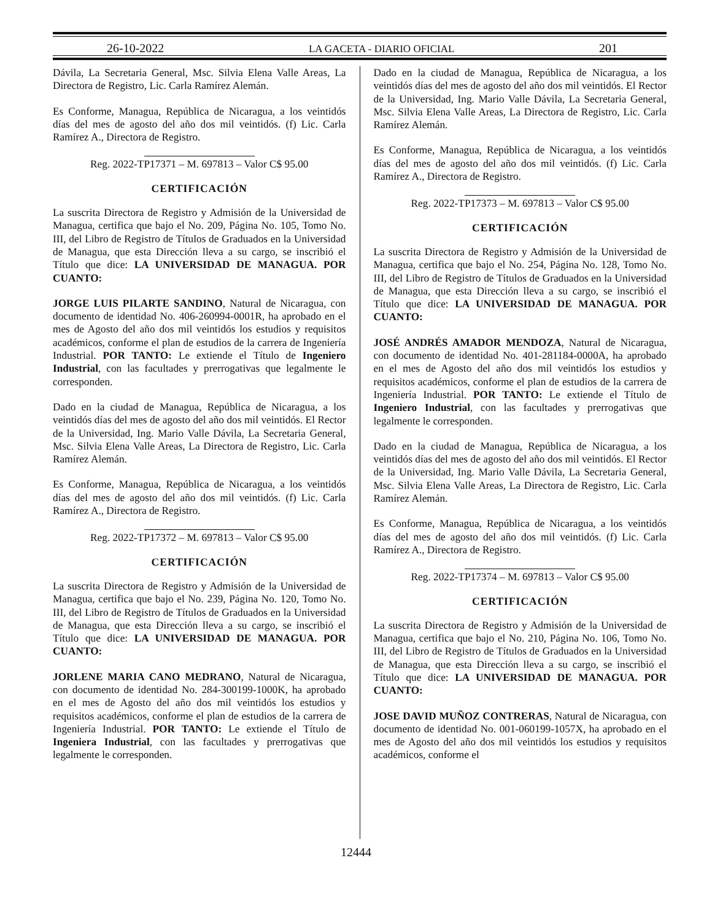26-10-2022 LA GACETA - DIARIO OFICIAL 201
Dávila, La Secretaria General, Msc. Silvia Elena Valle Areas, La Directora de Registro, Lic. Carla Ramírez Alemán.
Es Conforme, Managua, República de Nicaragua, a los veintidós días del mes de agosto del año dos mil veintidós. (f) Lic. Carla Ramírez A., Directora de Registro.
Reg. 2022-TP17371 – M. 697813 – Valor C$ 95.00
CERTIFICACIÓN
La suscrita Directora de Registro y Admisión de la Universidad de Managua, certifica que bajo el No. 209, Página No. 105, Tomo No. III, del Libro de Registro de Títulos de Graduados en la Universidad de Managua, que esta Dirección lleva a su cargo, se inscribió el Título que dice: LA UNIVERSIDAD DE MANAGUA. POR CUANTO:
JORGE LUIS PILARTE SANDINO, Natural de Nicaragua, con documento de identidad No. 406-260994-0001R, ha aprobado en el mes de Agosto del año dos mil veintidós los estudios y requisitos académicos, conforme el plan de estudios de la carrera de Ingeniería Industrial. POR TANTO: Le extiende el Título de Ingeniero Industrial, con las facultades y prerrogativas que legalmente le corresponden.
Dado en la ciudad de Managua, República de Nicaragua, a los veintidós días del mes de agosto del año dos mil veintidós. El Rector de la Universidad, Ing. Mario Valle Dávila, La Secretaria General, Msc. Silvia Elena Valle Areas, La Directora de Registro, Lic. Carla Ramírez Alemán.
Es Conforme, Managua, República de Nicaragua, a los veintidós días del mes de agosto del año dos mil veintidós. (f) Lic. Carla Ramírez A., Directora de Registro.
Reg. 2022-TP17372 – M. 697813 – Valor C$ 95.00
CERTIFICACIÓN
La suscrita Directora de Registro y Admisión de la Universidad de Managua, certifica que bajo el No. 239, Página No. 120, Tomo No. III, del Libro de Registro de Títulos de Graduados en la Universidad de Managua, que esta Dirección lleva a su cargo, se inscribió el Título que dice: LA UNIVERSIDAD DE MANAGUA. POR CUANTO:
JORLENE MARIA CANO MEDRANO, Natural de Nicaragua, con documento de identidad No. 284-300199-1000K, ha aprobado en el mes de Agosto del año dos mil veintidós los estudios y requisitos académicos, conforme el plan de estudios de la carrera de Ingeniería Industrial. POR TANTO: Le extiende el Título de Ingeniera Industrial, con las facultades y prerrogativas que legalmente le corresponden.
Dado en la ciudad de Managua, República de Nicaragua, a los veintidós días del mes de agosto del año dos mil veintidós. El Rector de la Universidad, Ing. Mario Valle Dávila, La Secretaria General, Msc. Silvia Elena Valle Areas, La Directora de Registro, Lic. Carla Ramírez Alemán.
Es Conforme, Managua, República de Nicaragua, a los veintidós días del mes de agosto del año dos mil veintidós. (f) Lic. Carla Ramírez A., Directora de Registro.
Reg. 2022-TP17373 – M. 697813 – Valor C$ 95.00
CERTIFICACIÓN
La suscrita Directora de Registro y Admisión de la Universidad de Managua, certifica que bajo el No. 254, Página No. 128, Tomo No. III, del Libro de Registro de Títulos de Graduados en la Universidad de Managua, que esta Dirección lleva a su cargo, se inscribió el Título que dice: LA UNIVERSIDAD DE MANAGUA. POR CUANTO:
JOSÉ ANDRÉS AMADOR MENDOZA, Natural de Nicaragua, con documento de identidad No. 401-281184-0000A, ha aprobado en el mes de Agosto del año dos mil veintidós los estudios y requisitos académicos, conforme el plan de estudios de la carrera de Ingeniería Industrial. POR TANTO: Le extiende el Título de Ingeniero Industrial, con las facultades y prerrogativas que legalmente le corresponden.
Dado en la ciudad de Managua, República de Nicaragua, a los veintidós días del mes de agosto del año dos mil veintidós. El Rector de la Universidad, Ing. Mario Valle Dávila, La Secretaria General, Msc. Silvia Elena Valle Areas, La Directora de Registro, Lic. Carla Ramírez Alemán.
Es Conforme, Managua, República de Nicaragua, a los veintidós días del mes de agosto del año dos mil veintidós. (f) Lic. Carla Ramírez A., Directora de Registro.
Reg. 2022-TP17374 – M. 697813 – Valor C$ 95.00
CERTIFICACIÓN
La suscrita Directora de Registro y Admisión de la Universidad de Managua, certifica que bajo el No. 210, Página No. 106, Tomo No. III, del Libro de Registro de Títulos de Graduados en la Universidad de Managua, que esta Dirección lleva a su cargo, se inscribió el Título que dice: LA UNIVERSIDAD DE MANAGUA. POR CUANTO:
JOSE DAVID MUÑOZ CONTRERAS, Natural de Nicaragua, con documento de identidad No. 001-060199-1057X, ha aprobado en el mes de Agosto del año dos mil veintidós los estudios y requisitos académicos, conforme el
12444